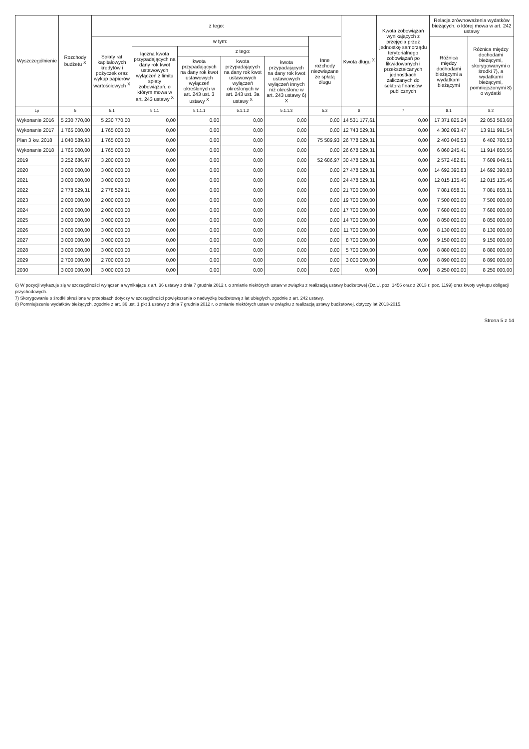| Wyszczególnienie | Rozchody budżetu <sup>X</sup> | z tego: | | | | | | Kwota długu <sup>X</sup> | Kwota zobowiązań wynikających z przejęcia przez jednostkę samorządu terytorialnego zobowiązań po likwidowanych i przekształcanych jednostkach zaliczanych do sektora finansów publicznych | Relacja zrównoważenia wydatków bieżących, o której mowa w art. 242 ustawy | |
| --- | --- | --- | --- | --- | --- | --- | --- | --- | --- | --- | --- |
| | | Spłaty rat kapitałowych kredytów i pożyczek oraz wykup papierów wartościowych <sup>X</sup> | w tym: | | | | Inne rozchody niezwiązane ze spłatą długu | | | Różnica między dochodami bieżącymi a wydatkami bieżącymi | Różnica między dochodami bieżącymi, skorygowanymi o środki 7), a wydatkami bieżącymi, pomniejszonymi 8) o wydatki |
| | | | łączna kwota przypadających na dany rok kwot ustawowych wyłączeń z limitu spłaty zobowiązań, o którym mowa w art. 243 ustawy <sup>X</sup> | z tego: | | | | | | | |
| | | | | kwota przypadających na dany rok kwot ustawowych wyłączeń określonych w art. 243 ust. 3 ustawy <sup>X</sup> | kwota przypadających na dany rok kwot ustawowych wyłączeń określonych w art. 243 ust. 3a ustawy <sup>X</sup> | kwota przypadających na dany rok kwot ustawowych wyłączeń innych niż określone w art. 243 ustawy 6) X | | | | | |
| Lp | 5 | 5.1 | 5.1.1 | 5.1.1.1 | 5.1.1.2 | 5.1.1.3 | 5.2 | 6 | 7 | 8.1 | 8.2 |
| Wykonanie 2016 | 5 230 770,00 | 5 230 770,00 | 0,00 | 0,00 | 0,00 | 0,00 | 0,00 | 14 531 177,61 | 0,00 | 17 371 825,24 | 22 053 563,68 |
| Wykonanie 2017 | 1 765 000,00 | 1 765 000,00 | 0,00 | 0,00 | 0,00 | 0,00 | 0,00 | 12 743 529,31 | 0,00 | 4 302 093,47 | 13 911 991,54 |
| Plan 3 kw. 2018 | 1 840 589,93 | 1 765 000,00 | 0,00 | 0,00 | 0,00 | 0,00 | 75 589,93 | 26 778 529,31 | 0,00 | 2 403 046,53 | 6 402 760,53 |
| Wykonanie 2018 | 1 765 000,00 | 1 765 000,00 | 0,00 | 0,00 | 0,00 | 0,00 | 0,00 | 26 678 529,31 | 0,00 | 6 860 245,41 | 11 914 850,56 |
| 2019 | 3 252 686,97 | 3 200 000,00 | 0,00 | 0,00 | 0,00 | 0,00 | 52 686,97 | 30 478 529,31 | 0,00 | 2 572 482,81 | 7 609 049,51 |
| 2020 | 3 000 000,00 | 3 000 000,00 | 0,00 | 0,00 | 0,00 | 0,00 | 0,00 | 27 478 529,31 | 0,00 | 14 692 390,83 | 14 692 390,83 |
| 2021 | 3 000 000,00 | 3 000 000,00 | 0,00 | 0,00 | 0,00 | 0,00 | 0,00 | 24 478 529,31 | 0,00 | 12 015 135,46 | 12 015 135,46 |
| 2022 | 2 778 529,31 | 2 778 529,31 | 0,00 | 0,00 | 0,00 | 0,00 | 0,00 | 21 700 000,00 | 0,00 | 7 881 858,31 | 7 881 858,31 |
| 2023 | 2 000 000,00 | 2 000 000,00 | 0,00 | 0,00 | 0,00 | 0,00 | 0,00 | 19 700 000,00 | 0,00 | 7 500 000,00 | 7 500 000,00 |
| 2024 | 2 000 000,00 | 2 000 000,00 | 0,00 | 0,00 | 0,00 | 0,00 | 0,00 | 17 700 000,00 | 0,00 | 7 680 000,00 | 7 680 000,00 |
| 2025 | 3 000 000,00 | 3 000 000,00 | 0,00 | 0,00 | 0,00 | 0,00 | 0,00 | 14 700 000,00 | 0,00 | 8 850 000,00 | 8 850 000,00 |
| 2026 | 3 000 000,00 | 3 000 000,00 | 0,00 | 0,00 | 0,00 | 0,00 | 0,00 | 11 700 000,00 | 0,00 | 8 130 000,00 | 8 130 000,00 |
| 2027 | 3 000 000,00 | 3 000 000,00 | 0,00 | 0,00 | 0,00 | 0,00 | 0,00 | 8 700 000,00 | 0,00 | 9 150 000,00 | 9 150 000,00 |
| 2028 | 3 000 000,00 | 3 000 000,00 | 0,00 | 0,00 | 0,00 | 0,00 | 0,00 | 5 700 000,00 | 0,00 | 8 880 000,00 | 8 880 000,00 |
| 2029 | 2 700 000,00 | 2 700 000,00 | 0,00 | 0,00 | 0,00 | 0,00 | 0,00 | 3 000 000,00 | 0,00 | 8 890 000,00 | 8 890 000,00 |
| 2030 | 3 000 000,00 | 3 000 000,00 | 0,00 | 0,00 | 0,00 | 0,00 | 0,00 | 0,00 | 0,00 | 8 250 000,00 | 8 250 000,00 |
6) W pozycji wykazuje się w szczególności wyłączenia wynikające z art. 36 ustawy z dnia 7 grudnia 2012 r. o zmianie niektórych ustaw w związku z realizacją ustawy budżetowej (Dz.U. poz. 1456 oraz z 2013 r. poz. 1199) oraz kwoty wykupu obligacji przychodowych.
7) Skorygowanie o środki określone w przepisach dotyczy w szczególności powiększenia o nadwyżkę budżetową z lat ubiegłych, zgodnie z art. 242 ustawy.
8) Pomniejszenie wydatków bieżących, zgodnie z art. 36 ust. 1 pkt 1 ustawy z dnia 7 grudnia 2012 r. o zmianie niektórych ustaw w związku z realizacją ustawy budżetowej, dotyczy lat 2013-2015.
Strona 5 z 14